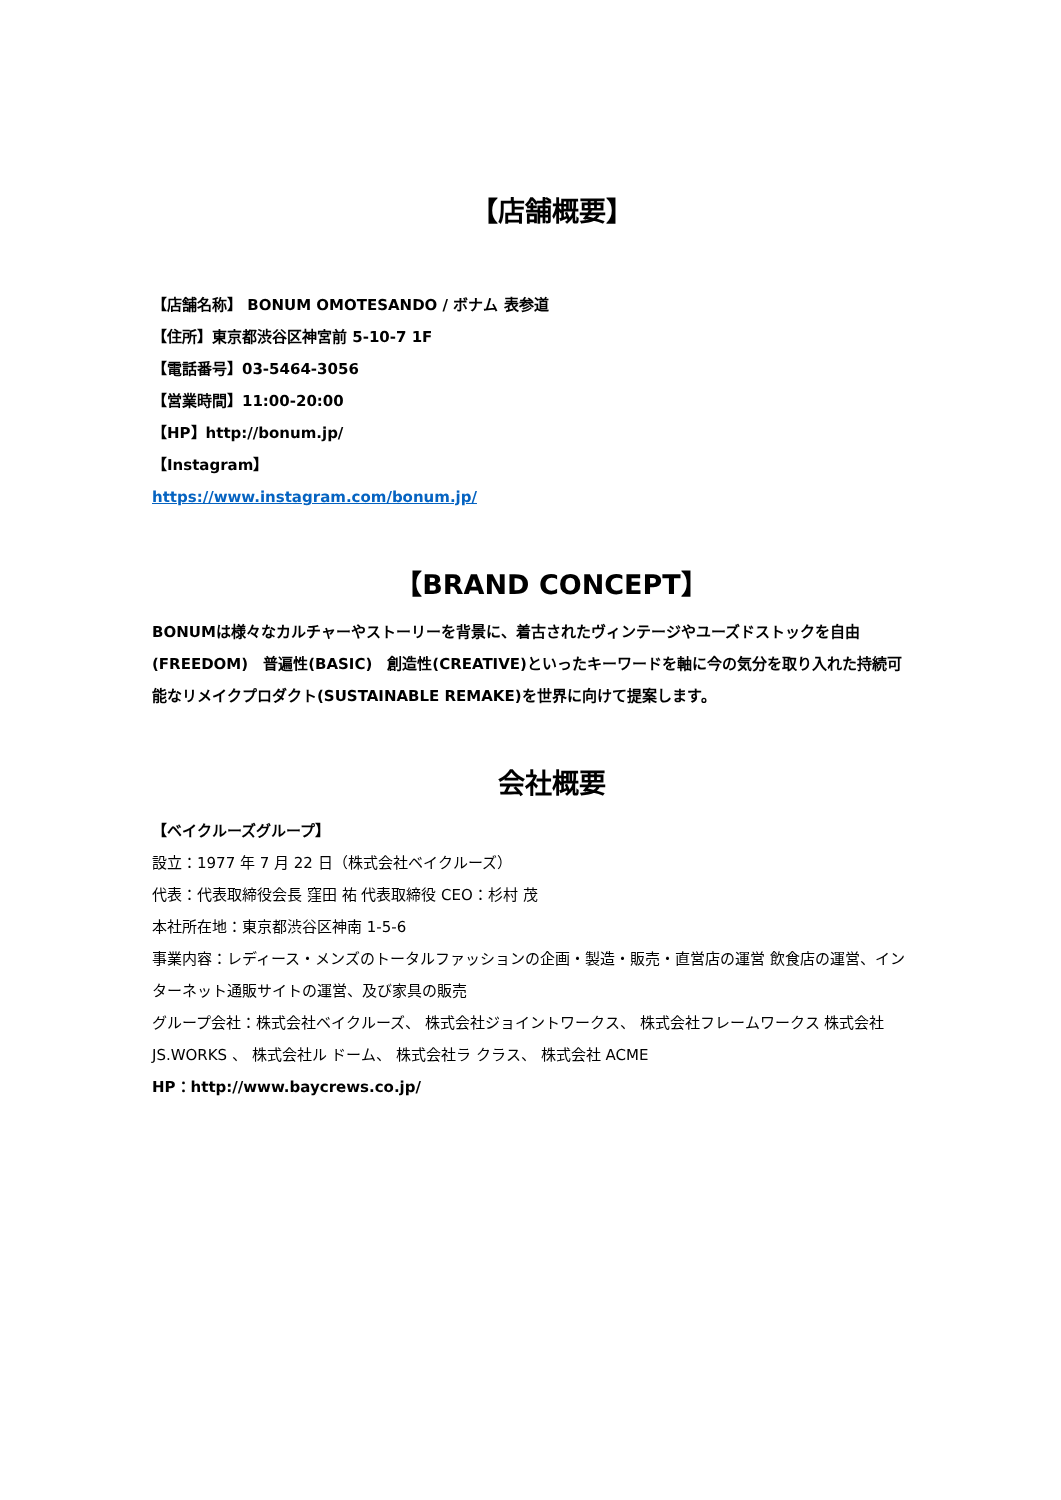【店舗概要】
【店舗名称】 BONUM OMOTESANDO / ボナム 表参道
【住所】東京都渋谷区神宮前 5-10-7 1F
【電話番号】03-5464-3056
【営業時間】11:00-20:00
【HP】http://bonum.jp/
【Instagram】
https://www.instagram.com/bonum.jp/
【BRAND CONCEPT】
BONUMは様々なカルチャーやストーリーを背景に、着古されたヴィンテージやユーズドストックを自由(FREEDOM)　普遍性(BASIC)　創造性(CREATIVE)といったキーワードを軸に今の気分を取り入れた持続可能なリメイクプロダクト(SUSTAINABLE REMAKE)を世界に向けて提案します。
会社概要
【ベイクルーズグループ】
設立：1977 年 7 月 22 日（株式会社ベイクルーズ）
代表：代表取締役会長 窪田 祐 代表取締役 CEO：杉村 茂
本社所在地：東京都渋谷区神南 1-5-6
事業内容：レディース・メンズのトータルファッションの企画・製造・販売・直営店の運営 飲食店の運営、インターネット通販サイトの運営、及び家具の販売
グループ会社：株式会社ベイクルーズ、 株式会社ジョイントワークス、 株式会社フレームワークス 株式会社 JS.WORKS 、 株式会社ル ドーム、 株式会社ラ クラス、 株式会社 ACME
HP：http://www.baycrews.co.jp/